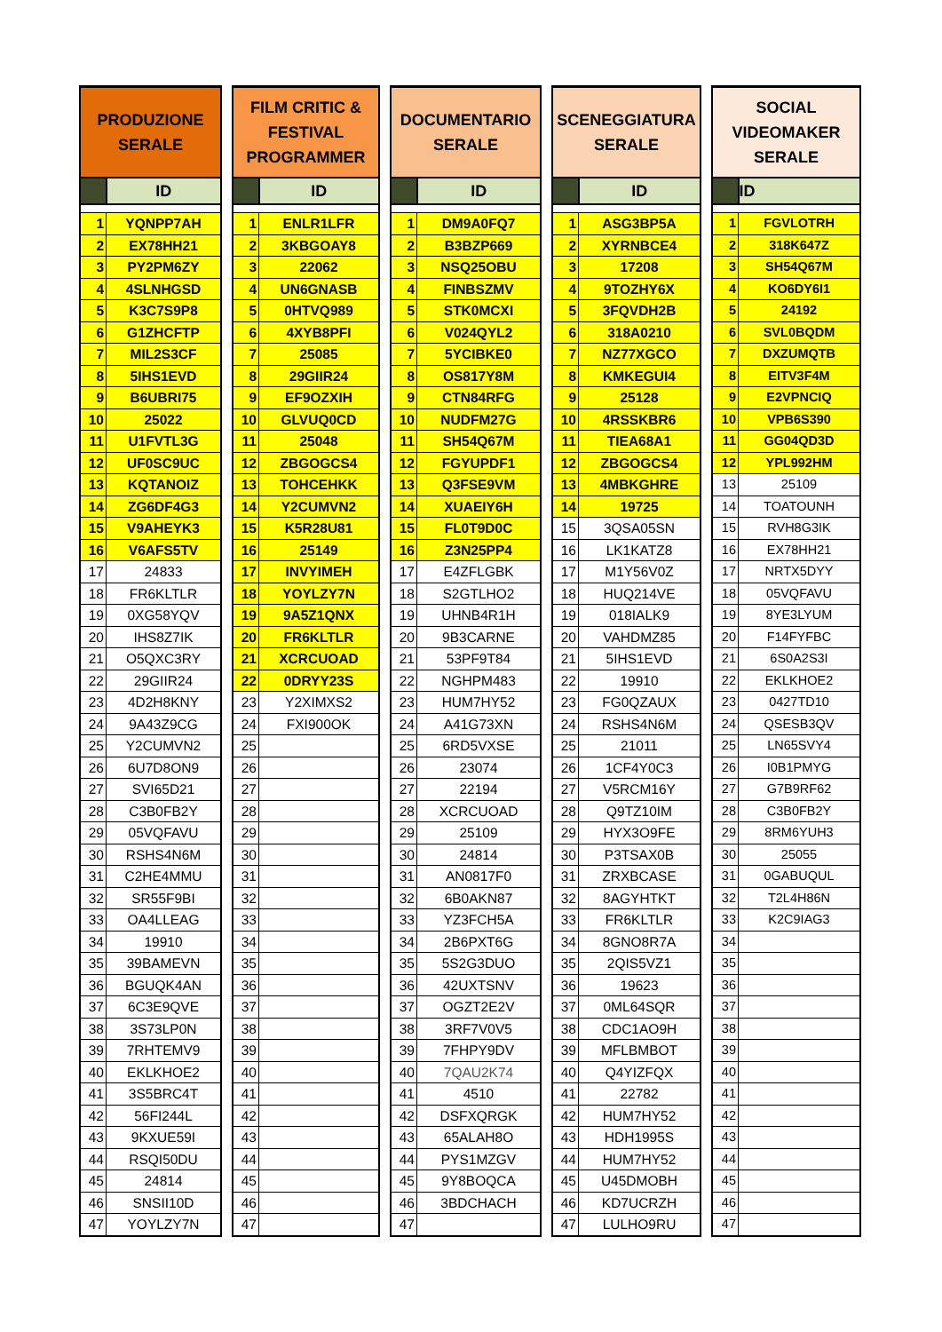| PRODUZIONE SERALE | |
| --- | --- |
| | ID |
| 1 | YQNPP7AH |
| 2 | EX78HH21 |
| 3 | PY2PM6ZY |
| 4 | 4SLNHGSD |
| 5 | K3C7S9P8 |
| 6 | G1ZHCFTP |
| 7 | MIL2S3CF |
| 8 | 5IHS1EVD |
| 9 | B6UBRI75 |
| 10 | 25022 |
| 11 | U1FVTL3G |
| 12 | UF0SC9UC |
| 13 | KQTANOIZ |
| 14 | ZG6DF4G3 |
| 15 | V9AHEYK3 |
| 16 | V6AFS5TV |
| 17 | 24833 |
| 18 | FR6KLTLR |
| 19 | 0XG58YQV |
| 20 | IHS8Z7IK |
| 21 | O5QXC3RY |
| 22 | 29GIIR24 |
| 23 | 4D2H8KNY |
| 24 | 9A43Z9CG |
| 25 | Y2CUMVN2 |
| 26 | 6U7D8ON9 |
| 27 | SVI65D21 |
| 28 | C3B0FB2Y |
| 29 | 05VQFAVU |
| 30 | RSHS4N6M |
| 31 | C2HE4MMU |
| 32 | SR55F9BI |
| 33 | OA4LLEAG |
| 34 | 19910 |
| 35 | 39BAMEVN |
| 36 | BGUQK4AN |
| 37 | 6C3E9QVE |
| 38 | 3S73LP0N |
| 39 | 7RHTEMV9 |
| 40 | EKLKHOE2 |
| 41 | 3S5BRC4T |
| 42 | 56FI244L |
| 43 | 9KXUE59I |
| 44 | RSQI50DU |
| 45 | 24814 |
| 46 | SNSII10D |
| 47 | YOYLZY7N |
| FILM CRITIC & FESTIVAL PROGRAMMER | |
| --- | --- |
| | ID |
| 1 | ENLR1LFR |
| 2 | 3KBGOAY8 |
| 3 | 22062 |
| 4 | UN6GNASB |
| 5 | 0HTVQ989 |
| 6 | 4XYB8PFI |
| 7 | 25085 |
| 8 | 29GIIR24 |
| 9 | EF9OZXIH |
| 10 | GLVUQ0CD |
| 11 | 25048 |
| 12 | ZBGOGCS4 |
| 13 | TOHCEHKK |
| 14 | Y2CUMVN2 |
| 15 | K5R28U81 |
| 16 | 25149 |
| 17 | INVYIMEH |
| 18 | YOYLZY7N |
| 19 | 9A5Z1QNX |
| 20 | FR6KLTLR |
| 21 | XCRCUOAD |
| 22 | 0DRYY23S |
| 23 | Y2XIMXS2 |
| 24 | FXI900OK |
| 25 | |
| 26 | |
| 27 | |
| 28 | |
| 29 | |
| 30 | |
| 31 | |
| 32 | |
| 33 | |
| 34 | |
| 35 | |
| 36 | |
| 37 | |
| 38 | |
| 39 | |
| 40 | |
| 41 | |
| 42 | |
| 43 | |
| 44 | |
| 45 | |
| 46 | |
| 47 | |
| DOCUMENTARIO SERALE | |
| --- | --- |
| | ID |
| 1 | DM9A0FQ7 |
| 2 | B3BZP669 |
| 3 | NSQ25OBU |
| 4 | FINBSZMV |
| 5 | STK0MCXI |
| 6 | V024QYL2 |
| 7 | 5YCIBKE0 |
| 8 | OS817Y8M |
| 9 | CTN84RFG |
| 10 | NUDFM27G |
| 11 | SH54Q67M |
| 12 | FGYUPDF1 |
| 13 | Q3FSE9VM |
| 14 | XUAEIY6H |
| 15 | FL0T9D0C |
| 16 | Z3N25PP4 |
| 17 | E4ZFLGBK |
| 18 | S2GTLHO2 |
| 19 | UHNB4R1H |
| 20 | 9B3CARNE |
| 21 | 53PF9T84 |
| 22 | NGHPM483 |
| 23 | HUM7HY52 |
| 24 | A41G73XN |
| 25 | 6RD5VXSE |
| 26 | 23074 |
| 27 | 22194 |
| 28 | XCRCUOAD |
| 29 | 25109 |
| 30 | 24814 |
| 31 | AN0817F0 |
| 32 | 6B0AKN87 |
| 33 | YZ3FCH5A |
| 34 | 2B6PXT6G |
| 35 | 5S2G3DUO |
| 36 | 42UXTSNV |
| 37 | OGZT2E2V |
| 38 | 3RF7V0V5 |
| 39 | 7FHPY9DV |
| 40 | 7QAU2K74 |
| 41 | 4510 |
| 42 | DSFXQRGK |
| 43 | 65ALAH8O |
| 44 | PYS1MZGV |
| 45 | 9Y8BOQCA |
| 46 | 3BDCHACH |
| 47 | |
| SCENEGGIATURA SERALE | |
| --- | --- |
| | ID |
| 1 | ASG3BP5A |
| 2 | XYRNBCE4 |
| 3 | 17208 |
| 4 | 9TOZHY6X |
| 5 | 3FQVDH2B |
| 6 | 318A0210 |
| 7 | NZ77XGCO |
| 8 | KMKEGUI4 |
| 9 | 25128 |
| 10 | 4RSSKBR6 |
| 11 | TIEA68A1 |
| 12 | ZBGOGCS4 |
| 13 | 4MBKGHRE |
| 14 | 19725 |
| 15 | 3QSA05SN |
| 16 | LK1KATZ8 |
| 17 | M1Y56V0Z |
| 18 | HUQ214VE |
| 19 | 018IALK9 |
| 20 | VAHDMZ85 |
| 21 | 5IHS1EVD |
| 22 | 19910 |
| 23 | FG0QZAUX |
| 24 | RSHS4N6M |
| 25 | 21011 |
| 26 | 1CF4Y0C3 |
| 27 | V5RCM16Y |
| 28 | Q9TZ10IM |
| 29 | HYX3O9FE |
| 30 | P3TSAX0B |
| 31 | ZRXBCASE |
| 32 | 8AGYHTKT |
| 33 | FR6KLTLR |
| 34 | 8GNO8R7A |
| 35 | 2QIS5VZ1 |
| 36 | 19623 |
| 37 | 0ML64SQR |
| 38 | CDC1AO9H |
| 39 | MFLBMBOT |
| 40 | Q4YIZFQX |
| 41 | 22782 |
| 42 | HUM7HY52 |
| 43 | HDH1995S |
| 44 | HUM7HY52 |
| 45 | U45DMOBH |
| 46 | KD7UCRZH |
| 47 | LULHO9RU |
| SOCIAL VIDEOMAKER SERALE | |
| --- | --- |
| | ID |
| 1 | FGVLOTRH |
| 2 | 318K647Z |
| 3 | SH54Q67M |
| 4 | KO6DY6I1 |
| 5 | 24192 |
| 6 | SVL0BQDM |
| 7 | DXZUMQTB |
| 8 | EITV3F4M |
| 9 | E2VPNCIQ |
| 10 | VPB6S390 |
| 11 | GG04QD3D |
| 12 | YPL992HM |
| 13 | 25109 |
| 14 | TOATOUNH |
| 15 | RVH8G3IK |
| 16 | EX78HH21 |
| 17 | NRTX5DYY |
| 18 | 05VQFAVU |
| 19 | 8YE3LYUM |
| 20 | F14FYFBC |
| 21 | 6S0A2S3I |
| 22 | EKLKHOE2 |
| 23 | 0427TD10 |
| 24 | QSESB3QV |
| 25 | LN65SVY4 |
| 26 | I0B1PMYG |
| 27 | G7B9RF62 |
| 28 | C3B0FB2Y |
| 29 | 8RM6YUH3 |
| 30 | 25055 |
| 31 | 0GABUQUL |
| 32 | T2L4H86N |
| 33 | K2C9IAG3 |
| 34 | |
| 35 | |
| 36 | |
| 37 | |
| 38 | |
| 39 | |
| 40 | |
| 41 | |
| 42 | |
| 43 | |
| 44 | |
| 45 | |
| 46 | |
| 47 | |